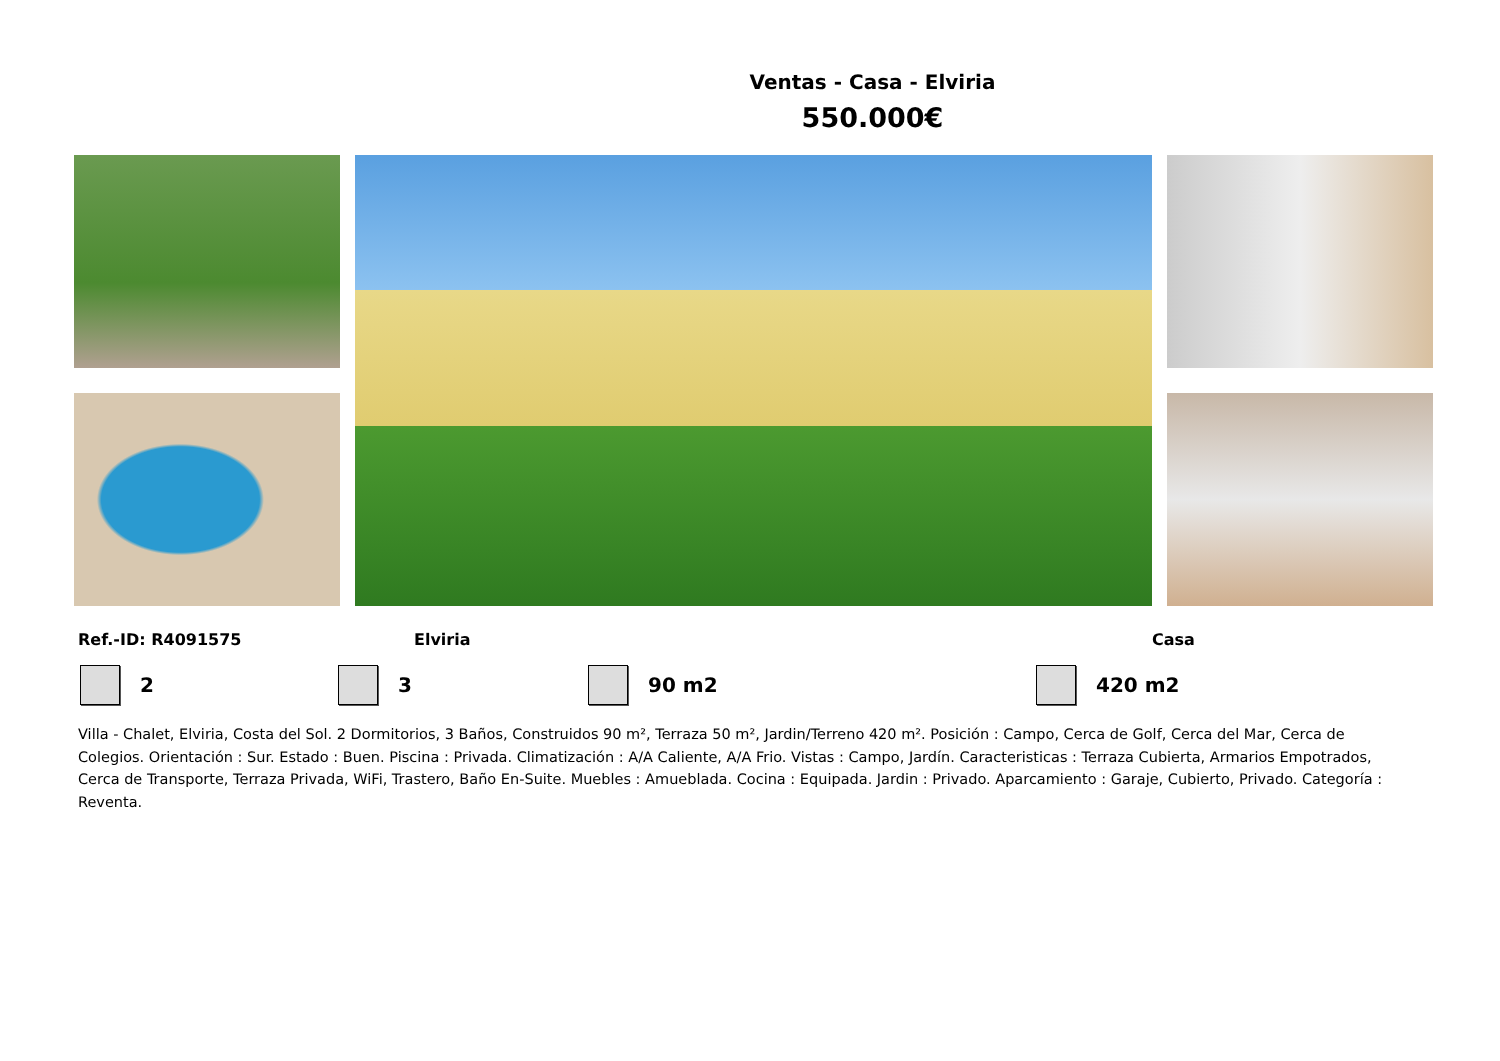Ventas - Casa - Elviria
550.000€
Ref.-ID: R4091575 Elviria Casa
2 3 90 m2 420 m2
Villa - Chalet, Elviria, Costa del Sol. 2 Dormitorios, 3 Baños, Construidos 90 m², Terraza 50 m², Jardin/Terreno 420 m². Posición : Campo, Cerca de Golf, Cerca del Mar, Cerca de Colegios. Orientación : Sur. Estado : Buen. Piscina : Privada. Climatización : A/A Caliente, A/A Frio. Vistas : Campo, Jardín. Caracteristicas : Terraza Cubierta, Armarios Empotrados, Cerca de Transporte, Terraza Privada, WiFi, Trastero, Baño En-Suite. Muebles : Amueblada. Cocina : Equipada. Jardin : Privado. Aparcamiento : Garaje, Cubierto, Privado. Categoría : Reventa.